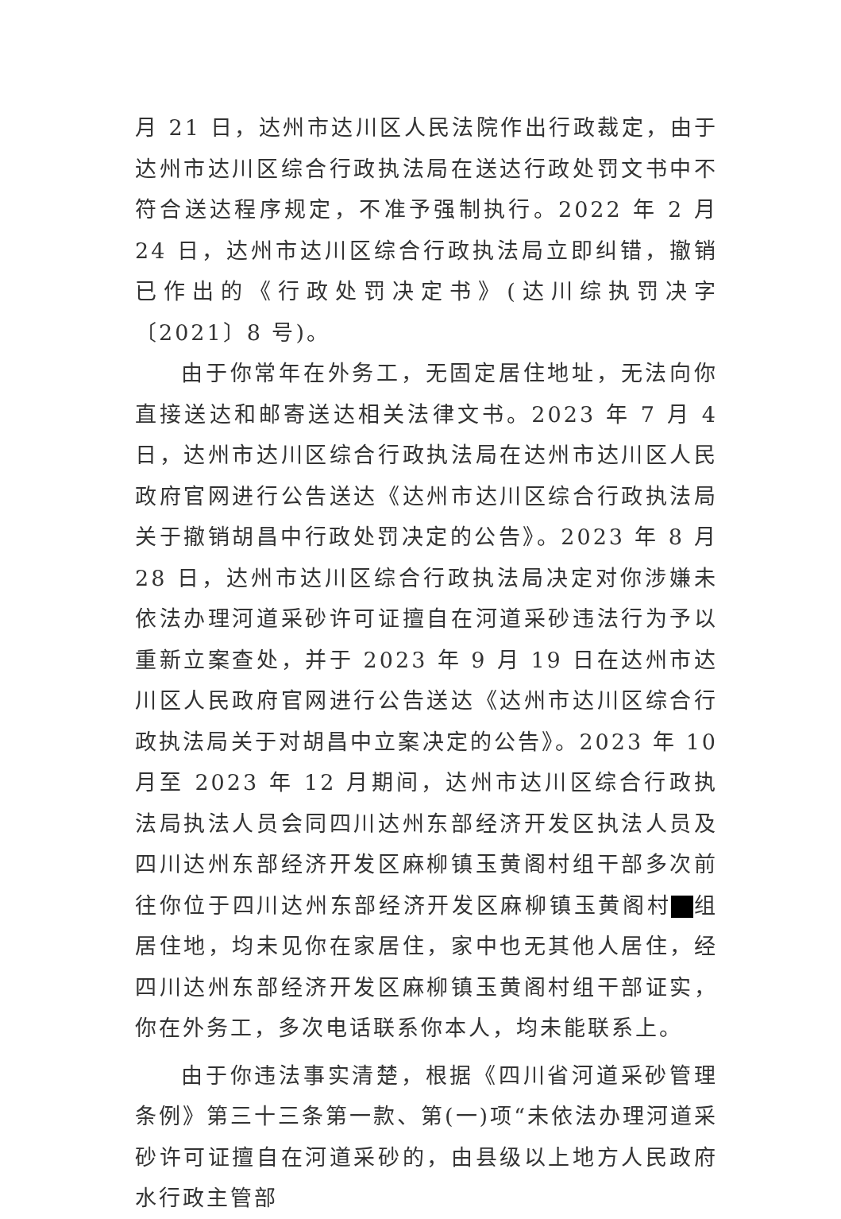月 21 日，达州市达川区人民法院作出行政裁定，由于达州市达川区综合行政执法局在送达行政处罚文书中不符合送达程序规定，不准予强制执行。2022 年 2 月 24 日，达州市达川区综合行政执法局立即纠错，撤销已作出的《行政处罚决定书》(达川综执罚决字〔2021〕8 号)。
由于你常年在外务工，无固定居住地址，无法向你直接送达和邮寄送达相关法律文书。2023 年 7 月 4 日，达州市达川区综合行政执法局在达州市达川区人民政府官网进行公告送达《达州市达川区综合行政执法局关于撤销胡昌中行政处罚决定的公告》。2023 年 8 月 28 日，达州市达川区综合行政执法局决定对你涉嫌未依法办理河道采砂许可证擅自在河道采砂违法行为予以重新立案查处，并于 2023 年 9 月 19 日在达州市达川区人民政府官网进行公告送达《达州市达川区综合行政执法局关于对胡昌中立案决定的公告》。2023 年 10 月至 2023 年 12 月期间，达州市达川区综合行政执法局执法人员会同四川达州东部经济开发区执法人员及四川达州东部经济开发区麻柳镇玉黄阁村组干部多次前往你位于四川达州东部经济开发区麻柳镇玉黄阁村 组居住地，均未见你在家居住，家中也无其他人居住，经四川达州东部经济开发区麻柳镇玉黄阁村组干部证实，你在外务工，多次电话联系你本人，均未能联系上。
由于你违法事实清楚，根据《四川省河道采砂管理条例》第三十三条第一款、第(一)项“未依法办理河道采砂许可证擅自在河道采砂的，由县级以上地方人民政府水行政主管部